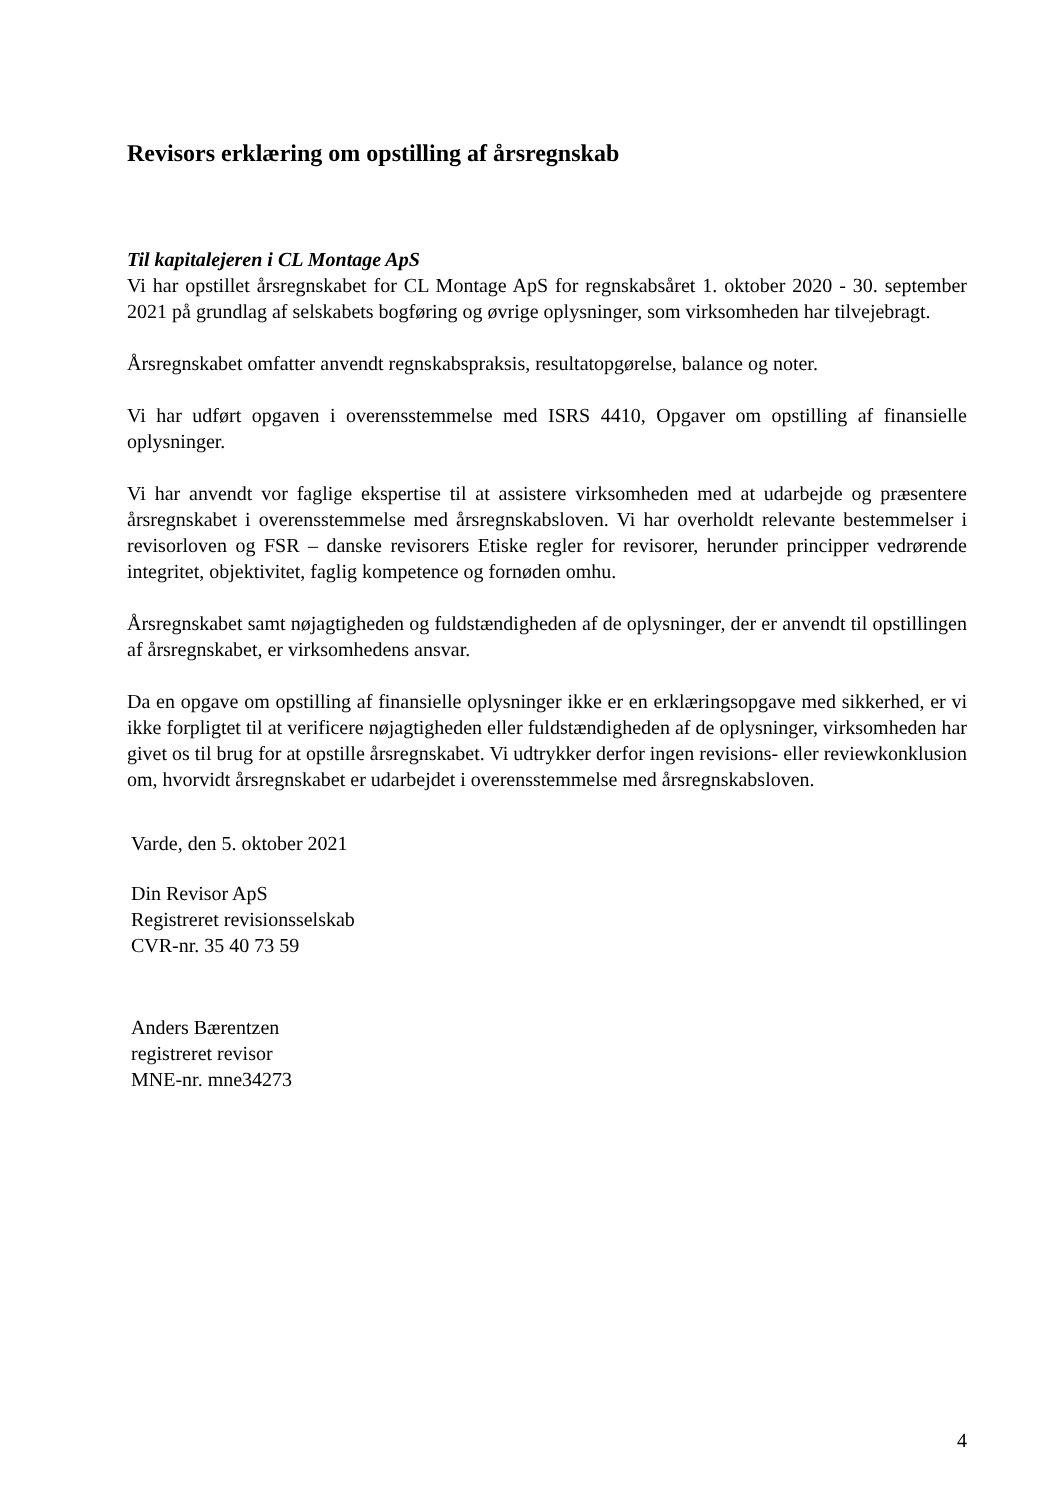Revisors erklæring om opstilling af årsregnskab
Til kapitalejeren i CL Montage ApS
Vi har opstillet årsregnskabet for CL Montage ApS for regnskabsåret 1. oktober 2020 - 30. september 2021 på grundlag af selskabets bogføring og øvrige oplysninger, som virksomheden har tilvejebragt.
Årsregnskabet omfatter anvendt regnskabspraksis, resultatopgørelse, balance og noter.
Vi har udført opgaven i overensstemmelse med ISRS 4410, Opgaver om opstilling af finansielle oplysninger.
Vi har anvendt vor faglige ekspertise til at assistere virksomheden med at udarbejde og præsentere årsregnskabet i overensstemmelse med årsregnskabsloven. Vi har overholdt relevante bestemmelser i revisorloven og FSR – danske revisorers Etiske regler for revisorer, herunder principper vedrørende integritet, objektivitet, faglig kompetence og fornøden omhu.
Årsregnskabet samt nøjagtigheden og fuldstændigheden af de oplysninger, der er anvendt til opstillingen af årsregnskabet, er virksomhedens ansvar.
Da en opgave om opstilling af finansielle oplysninger ikke er en erklæringsopgave med sikkerhed, er vi ikke forpligtet til at verificere nøjagtigheden eller fuldstændigheden af de oplysninger, virksomheden har givet os til brug for at opstille årsregnskabet. Vi udtrykker derfor ingen revisions- eller reviewkonklusion om, hvorvidt årsregnskabet er udarbejdet i overensstemmelse med årsregnskabsloven.
Varde, den 5. oktober 2021
Din Revisor ApS
Registreret revisionsselskab
CVR-nr. 35 40 73 59
Anders Bærentzen
registreret revisor
MNE-nr. mne34273
4